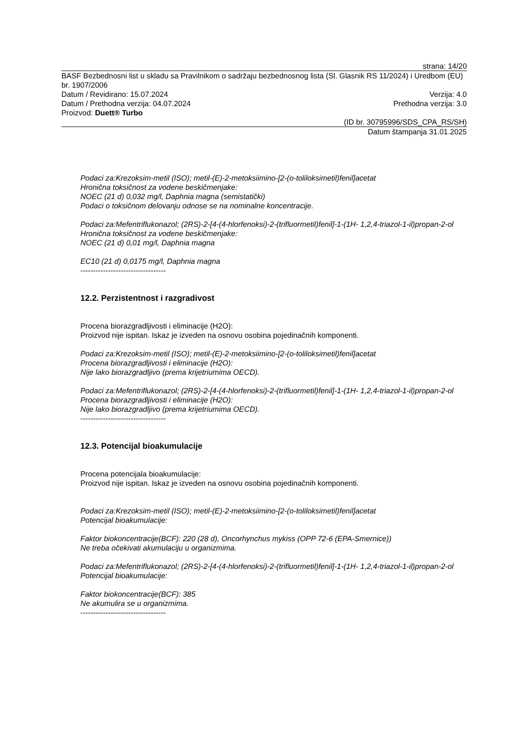strana: 14/20
BASF Bezbednosni list u skladu sa Pravilnikom o sadržaju bezbednosnog lista (Sl. Glasnik RS 11/2024) i Uredbom (EU) br. 1907/2006
Datum / Revidirano: 15.07.2024 Verzija: 4.0
Datum / Prethodna verzija: 04.07.2024 Prethodna verzija: 3.0
Proizvod: Duett® Turbo
(ID br. 30795996/SDS_CPA_RS/SH)
Datum štampanja 31.01.2025
Podaci za:Krezoksim-metil (ISO); metil-(E)-2-metoksiimino-[2-(o-toliloksimetil)fenil]acetat
Hronična toksičnost za vodene beskičmenjake:
NOEC (21 d) 0,032 mg/l, Daphnia magna (semistatički)
Podaci o toksičnom delovanju odnose se na nominalne koncentracije.
Podaci za:Mefentriflukonazol; (2RS)-2-[4-(4-hlorfenoksi)-2-(trifluormetil)fenil]-1-(1H- 1,2,4-triazol-1-il)propan-2-ol
Hronična toksičnost za vodene beskičmenjake:
NOEC (21 d) 0,01 mg/l, Daphnia magna
EC10 (21 d) 0,0175 mg/l, Daphnia magna
----------------------------------
12.2. Perzistentnost i razgradivost
Procena biorazgradljivosti i eliminacije (H2O):
Proizvod nije ispitan. Iskaz je izveden na osnovu osobina pojedinačnih komponenti.
Podaci za:Krezoksim-metil (ISO); metil-(E)-2-metoksiimino-[2-(o-toliloksimetil)fenil]acetat
Procena biorazgradljivosti i eliminacije (H2O):
Nije lako biorazgradljivo (prema krijetriumima OECD).
Podaci za:Mefentriflukonazol; (2RS)-2-[4-(4-hlorfenoksi)-2-(trifluormetil)fenil]-1-(1H- 1,2,4-triazol-1-il)propan-2-ol
Procena biorazgradljivosti i eliminacije (H2O):
Nije lako biorazgradljivo (prema krijetriumima OECD).
----------------------------------
12.3. Potencijal bioakumulacije
Procena potencijala bioakumulacije:
Proizvod nije ispitan. Iskaz je izveden na osnovu osobina pojedinačnih komponenti.
Podaci za:Krezoksim-metil (ISO); metil-(E)-2-metoksiimino-[2-(o-toliloksimetil)fenil]acetat
Potencijal bioakumulacije:
Faktor biokoncentracije(BCF): 220 (28 d), Oncorhynchus mykiss (OPP 72-6 (EPA-Smernice))
Ne treba očekivati akumulaciju u organizmima.
Podaci za:Mefentriflukonazol; (2RS)-2-[4-(4-hlorfenoksi)-2-(trifluormetil)fenil]-1-(1H- 1,2,4-triazol-1-il)propan-2-ol
Potencijal bioakumulacije:
Faktor biokoncentracije(BCF): 385
Ne akumulira se u organizmima.
----------------------------------